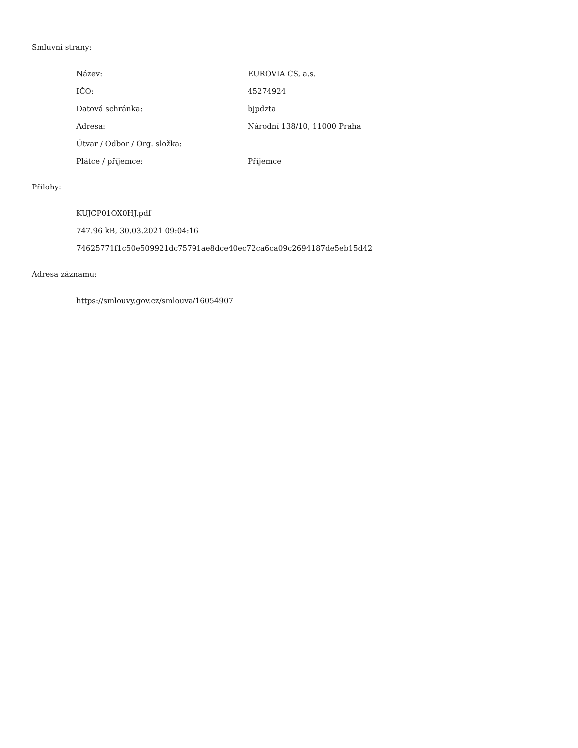Smluvní strany:
| Název: | EUROVIA CS, a.s. |
| IČO: | 45274924 |
| Datová schránka: | bjpdzta |
| Adresa: | Národní 138/10, 11000 Praha |
| Útvar / Odbor / Org. složka: | |
| Plátce / příjemce: | Příjemce |
Přílohy:
| KUJCP01OX0HJ.pdf |
| 747.96 kB, 30.03.2021 09:04:16 |
| 74625771f1c50e509921dc75791ae8dce40ec72ca6ca09c2694187de5eb15d42 |
Adresa záznamu:
| https://smlouvy.gov.cz/smlouva/16054907 |